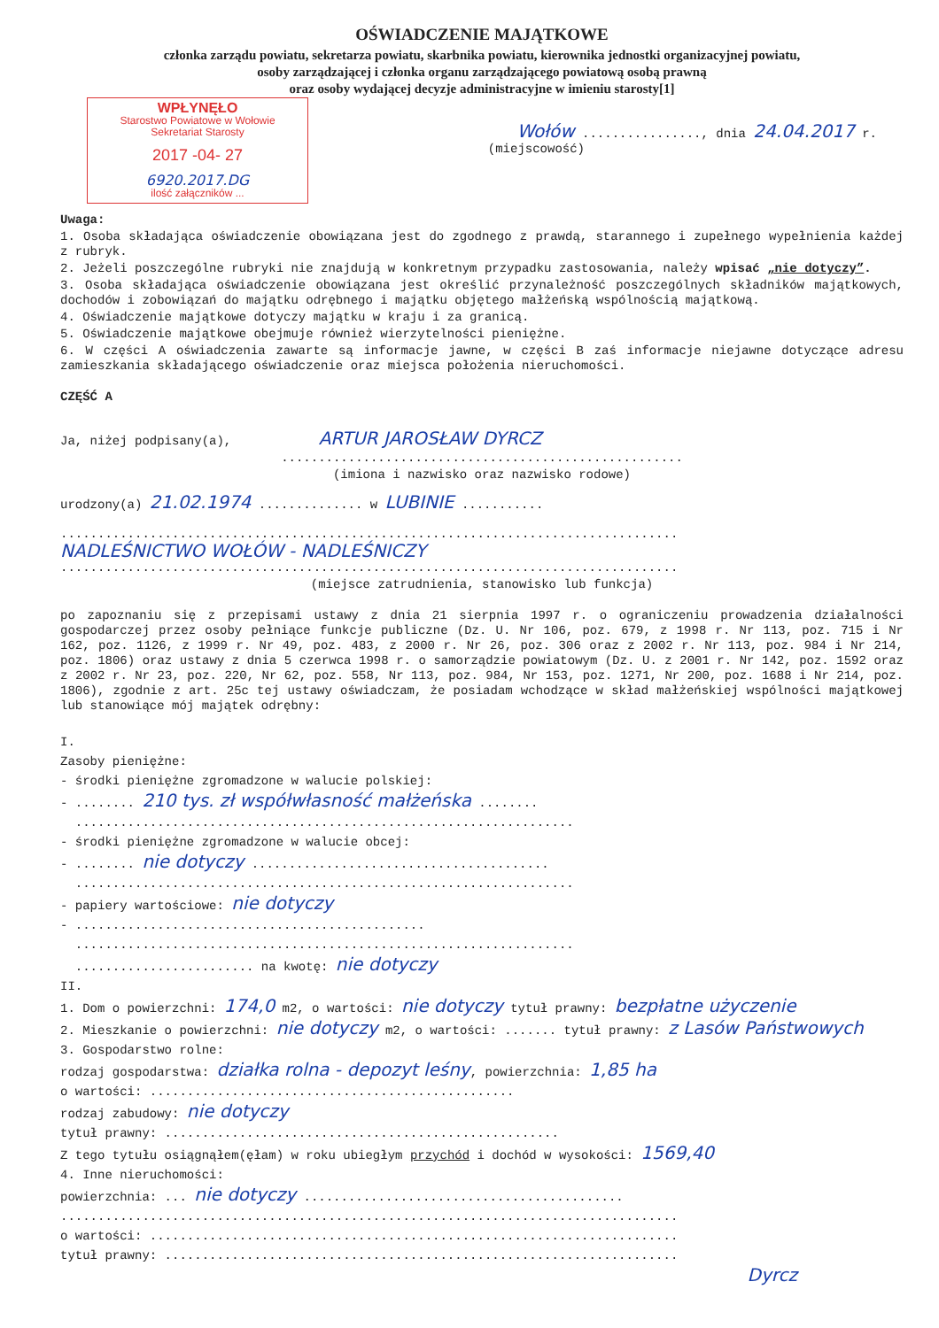OŚWIADCZENIE MAJĄTKOWE
członka zarządu powiatu, sekretarza powiatu, skarbnika powiatu, kierownika jednostki organizacyjnej powiatu,
osoby zarządzającej i członka organu zarządzającego powiatową osobą prawną
oraz osoby wydającej decyzje administracyjne w imieniu starosty[1]
WPŁYNĘŁO
Starostwo Powiatowe w Wołowie
Sekretariat Starosty
2017 -04- 27
6920.2017.DG
ilość załączników ...
Wołów ................, dnia 24.04.2017 r.
(miejscowość)
Uwaga:
1. Osoba składająca oświadczenie obowiązana jest do zgodnego z prawdą, starannego i zupełnego wypełnienia każdej z rubryk.
2. Jeżeli poszczególne rubryki nie znajdują w konkretnym przypadku zastosowania, należy wpisać „nie dotyczy”.
3. Osoba składająca oświadczenie obowiązana jest określić przynależność poszczególnych składników majątkowych, dochodów i zobowiązań do majątku odrębnego i majątku objętego małżeńską wspólnością majątkową.
4. Oświadczenie majątkowe dotyczy majątku w kraju i za granicą.
5. Oświadczenie majątkowe obejmuje również wierzytelności pieniężne.
6. W części A oświadczenia zawarte są informacje jawne, w części B zaś informacje niejawne dotyczące adresu zamieszkania składającego oświadczenie oraz miejsca położenia nieruchomości.
CZĘŚĆ A
Ja, niżej podpisany(a), ARTUR JAROSŁAW DYRCZ
......................................................
(imiona i nazwisko oraz nazwisko rodowe)
urodzony(a) 21.02.1974 .............. w LUBINIE ...........
...................................................................................
NADLEŚNICTWO WOŁÓW - NADLEŚNICZY
...................................................................................
(miejsce zatrudnienia, stanowisko lub funkcja)
po zapoznaniu się z przepisami ustawy z dnia 21 sierpnia 1997 r. o ograniczeniu prowadzenia działalności gospodarczej przez osoby pełniące funkcje publiczne (Dz. U. Nr 106, poz. 679, z 1998 r. Nr 113, poz. 715 i Nr 162, poz. 1126, z 1999 r. Nr 49, poz. 483, z 2000 r. Nr 26, poz. 306 oraz z 2002 r. Nr 113, poz. 984 i Nr 214, poz. 1806) oraz ustawy z dnia 5 czerwca 1998 r. o samorządzie powiatowym (Dz. U. z 2001 r. Nr 142, poz. 1592 oraz z 2002 r. Nr 23, poz. 220, Nr 62, poz. 558, Nr 113, poz. 984, Nr 153, poz. 1271, Nr 200, poz. 1688 i Nr 214, poz. 1806), zgodnie z art. 25c tej ustawy oświadczam, że posiadam wchodzące w skład małżeńskiej wspólności majątkowej lub stanowiące mój majątek odrębny:
I.
Zasoby pieniężne:
- środki pieniężne zgromadzone w walucie polskiej:
- ........ 210 tys. zł współwłasność małżeńska ........
...................................................................
- środki pieniężne zgromadzone w walucie obcej:
- ........ nie dotyczy ........................................
...................................................................
- papiery wartościowe: nie dotyczy
- ...............................................
...................................................................
........................ na kwotę: nie dotyczy
II.
1. Dom o powierzchni: 174,0 m2, o wartości: nie dotyczy tytuł prawny: bezpłatne użyczenie
2. Mieszkanie o powierzchni: nie dotyczy m2, o wartości: ....... tytuł prawny: z Lasów Państwowych
3. Gospodarstwo rolne:
rodzaj gospodarstwa: działka rolna - depozyt leśny, powierzchnia: 1,85 ha
o wartości: .................................................
rodzaj zabudowy: nie dotyczy
tytuł prawny: .....................................................
Z tego tytułu osiągnąłem(ęłam) w roku ubiegłym przychód i dochód w wysokości: 1569,40
4. Inne nieruchomości:
powierzchnia: ... nie dotyczy ...........................................
...................................................................................
o wartości: .......................................................................
tytuł prawny: .....................................................................
Dyrcz